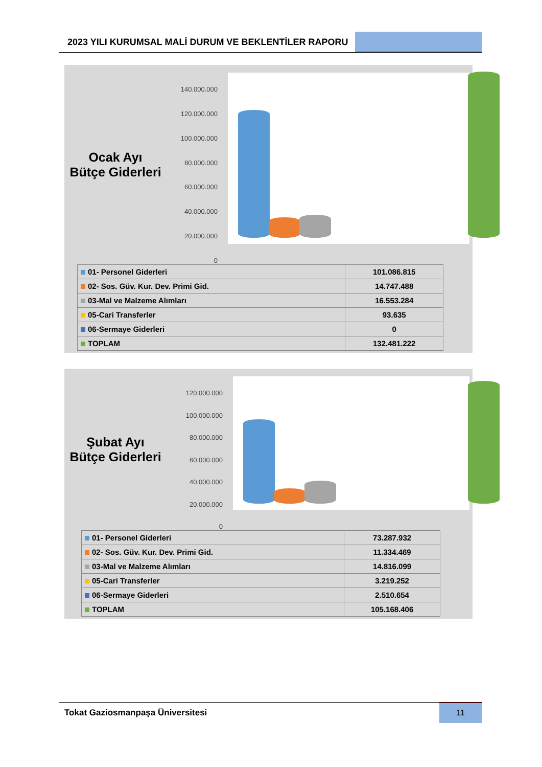2023 YILI KURUMSAL MALİ DURUM VE BEKLENTİLER RAPORU
Ocak Ayı
Bütçe Giderleri
140.000.000
120.000.000
100.000.000
80.000.000
60.000.000
40.000.000
20.000.000
0
| 01- Personel Giderleri | 101.086.815 |
| 02- Sos. Güv. Kur. Dev. Primi Gid. | 14.747.488 |
| 03-Mal ve Malzeme Alımları | 16.553.284 |
| 05-Cari Transferler | 93.635 |
| 06-Sermaye Giderleri | 0 |
| TOPLAM | 132.481.222 |
Şubat Ayı
Bütçe Giderleri
120.000.000
100.000.000
80.000.000
60.000.000
40.000.000
20.000.000
0
| 01- Personel Giderleri | 73.287.932 |
| 02- Sos. Güv. Kur. Dev. Primi Gid. | 11.334.469 |
| 03-Mal ve Malzeme Alımları | 14.816.099 |
| 05-Cari Transferler | 3.219.252 |
| 06-Sermaye Giderleri | 2.510.654 |
| TOPLAM | 105.168.406 |
Tokat Gaziosmanpaşa Üniversitesi
11